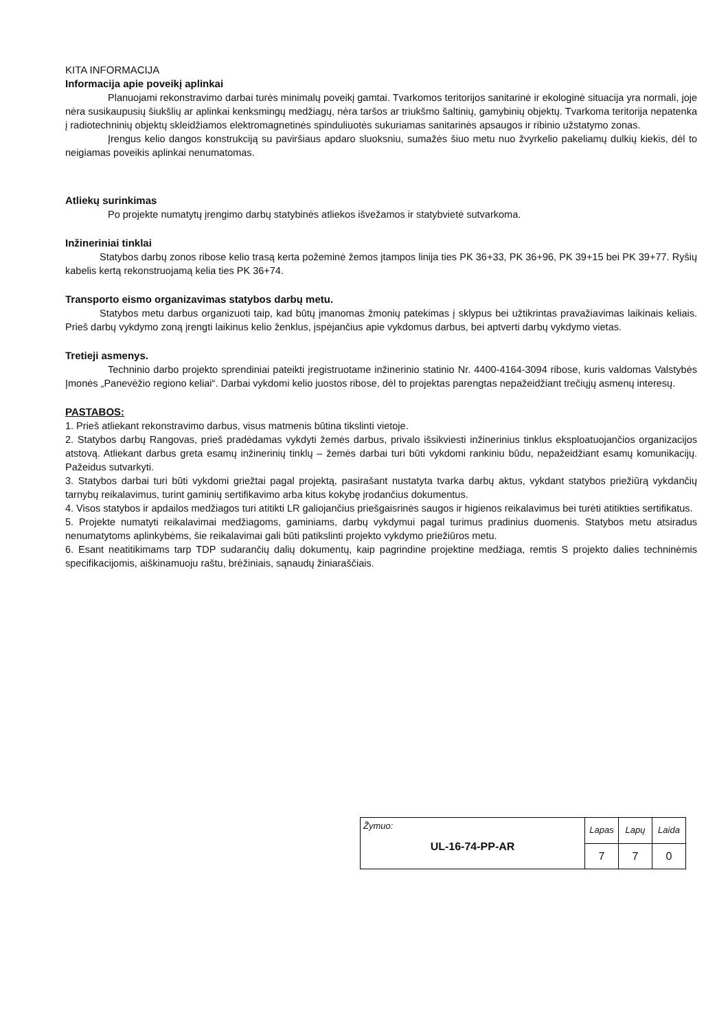KITA INFORMACIJA
Informacija apie poveikį aplinkai
Planuojami rekonstravimo darbai turės minimalų poveikį gamtai. Tvarkomos teritorijos sanitarinė ir ekologinė situacija yra normali, joje nėra susikaupusių šiukšlių ar aplinkai kenksmingų medžiagų, nėra taršos ar triukšmo šaltinių, gamybinių objektų. Tvarkoma teritorija nepatenka į radiotechninių objektų skleidžiamos elektromagnetinės spinduliuotės sukuriamas sanitarinės apsaugos ir ribinio užstatymo zonas.
Įrengus kelio dangos konstrukciją su paviršiaus apdaro sluoksniu, sumažės šiuo metu nuo žvyrkelio pakeliamų dulkių kiekis, dėl to neigiamas poveikis aplinkai nenumatomas.
Atliekų surinkimas
Po projekte numatytų įrengimo darbų statybinės atliekos išvežamos ir statybvietė sutvarkoma.
Inžineriniai tinklai
Statybos darbų zonos ribose kelio trasą kerta požeminė žemos įtampos linija ties PK 36+33, PK 36+96, PK 39+15 bei PK 39+77. Ryšių kabelis kertą rekonstruojamą kelia ties PK 36+74.
Transporto eismo organizavimas statybos darbų metu.
Statybos metu darbus organizuoti taip, kad būtų įmanomas žmonių patekimas į sklypus bei užtikrintas pravažiavimas laikinais keliais. Prieš darbų vykdymo zoną įrengti laikinus kelio ženklus, įspėjančius apie vykdomus darbus, bei aptverti darbų vykdymo vietas.
Tretieji asmenys.
Techninio darbo projekto sprendiniai pateikti įregistruotame inžinerinio statinio Nr. 4400-4164-3094 ribose, kuris valdomas Valstybės Įmonės „Panevėžio regiono keliai“. Darbai vykdomi kelio juostos ribose, dėl to projektas parengtas nepažeidžiant trečiųjų asmenų interesų.
PASTABOS:
1. Prieš atliekant rekonstravimo darbus, visus matmenis būtina tikslinti vietoje.
2. Statybos darbų Rangovas, prieš pradėdamas vykdyti žemės darbus, privalo išsikviesti inžinerinius tinklus eksploatuojančios organizacijos atstovą. Atliekant darbus greta esamų inžinerinių tinklų – žemės darbai turi būti vykdomi rankiniu būdu, nepažeidžiant esamų komunikacijų. Pažeidus sutvarkyti.
3. Statybos darbai turi būti vykdomi griežtai pagal projektą, pasirašant nustatyta tvarka darbų aktus, vykdant statybos priežiūrą vykdančių tarnybų reikalavimus, turint gaminių sertifikavimo arba kitus kokybę įrodančius dokumentus.
4. Visos statybos ir apdailos medžiagos turi atitikti LR galiojančius priešgaisrinės saugos ir higienos reikalavimus bei turėti atitikties sertifikatus.
5. Projekte numatyti reikalavimai medžiagoms, gaminiams, darbų vykdymui pagal turimus pradinius duomenis. Statybos metu atsiradus nenumatytoms aplinkybėms, šie reikalavimai gali būti patikslinti projekto vykdymo priežiūros metu.
6. Esant neatitikimams tarp TDP sudarančių dalių dokumentų, kaip pagrindine projektine medžiaga, remtis S projekto dalies techninėmis specifikacijomis, aiškinamuoju raštu, brėžiniais, sąnaudų žiniaraščiais.
| Žymuo: UL-16-74-PP-AR | Lapas | Lapų | Laida |
| | 7 | 7 | 0 |